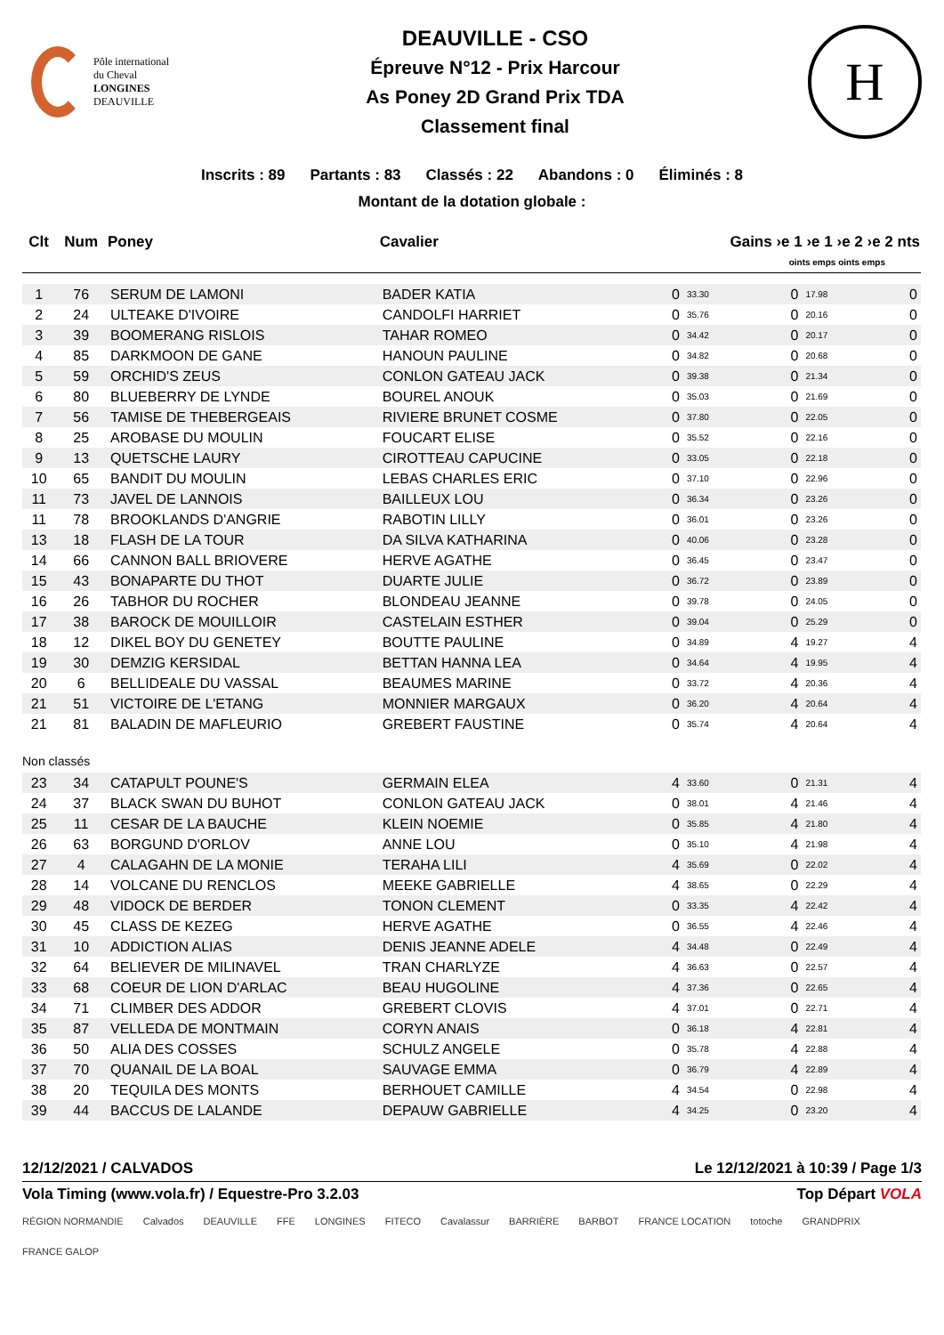Pôle international
du Cheval
LONGINES
DEAUVILLE
DEAUVILLE - CSO
Épreuve N°12 - Prix Harcour
As Poney 2D Grand Prix TDA
Classement final
H
Inscrits : 89 Partants : 83 Classés : 22 Abandons : 0 Éliminés : 8
Montant de la dotation globale :
| Clt | Num | Poney | Cavalier | Gains ›e 1 ›e 1 ›e 2 ›e 2 nts | | | | |
| --- | --- | --- | --- | --- | --- | --- | --- | --- |
| | | | | oints emps oints emps | | | | |
| 1 | 76 | SERUM DE LAMONI | BADER KATIA | 0 | 33.30 | 0 | 17.98 | 0 |
| 2 | 24 | ULTEAKE D'IVOIRE | CANDOLFI HARRIET | 0 | 35.76 | 0 | 20.16 | 0 |
| 3 | 39 | BOOMERANG RISLOIS | TAHAR ROMEO | 0 | 34.42 | 0 | 20.17 | 0 |
| 4 | 85 | DARKMOON DE GANE | HANOUN PAULINE | 0 | 34.82 | 0 | 20.68 | 0 |
| 5 | 59 | ORCHID'S ZEUS | CONLON GATEAU JACK | 0 | 39.38 | 0 | 21.34 | 0 |
| 6 | 80 | BLUEBERRY DE LYNDE | BOUREL ANOUK | 0 | 35.03 | 0 | 21.69 | 0 |
| 7 | 56 | TAMISE DE THEBERGEAIS | RIVIERE BRUNET COSME | 0 | 37.80 | 0 | 22.05 | 0 |
| 8 | 25 | AROBASE DU MOULIN | FOUCART ELISE | 0 | 35.52 | 0 | 22.16 | 0 |
| 9 | 13 | QUETSCHE LAURY | CIROTTEAU CAPUCINE | 0 | 33.05 | 0 | 22.18 | 0 |
| 10 | 65 | BANDIT DU MOULIN | LEBAS CHARLES ERIC | 0 | 37.10 | 0 | 22.96 | 0 |
| 11 | 73 | JAVEL DE LANNOIS | BAILLEUX LOU | 0 | 36.34 | 0 | 23.26 | 0 |
| 11 | 78 | BROOKLANDS D'ANGRIE | RABOTIN LILLY | 0 | 36.01 | 0 | 23.26 | 0 |
| 13 | 18 | FLASH DE LA TOUR | DA SILVA KATHARINA | 0 | 40.06 | 0 | 23.28 | 0 |
| 14 | 66 | CANNON BALL BRIOVERE | HERVE AGATHE | 0 | 36.45 | 0 | 23.47 | 0 |
| 15 | 43 | BONAPARTE DU THOT | DUARTE JULIE | 0 | 36.72 | 0 | 23.89 | 0 |
| 16 | 26 | TABHOR DU ROCHER | BLONDEAU JEANNE | 0 | 39.78 | 0 | 24.05 | 0 |
| 17 | 38 | BAROCK DE MOUILLOIR | CASTELAIN ESTHER | 0 | 39.04 | 0 | 25.29 | 0 |
| 18 | 12 | DIKEL BOY DU GENETEY | BOUTTE PAULINE | 0 | 34.89 | 4 | 19.27 | 4 |
| 19 | 30 | DEMZIG KERSIDAL | BETTAN HANNA LEA | 0 | 34.64 | 4 | 19.95 | 4 |
| 20 | 6 | BELLIDEALE DU VASSAL | BEAUMES MARINE | 0 | 33.72 | 4 | 20.36 | 4 |
| 21 | 51 | VICTOIRE DE L'ETANG | MONNIER MARGAUX | 0 | 36.20 | 4 | 20.64 | 4 |
| 21 | 81 | BALADIN DE MAFLEURIO | GREBERT FAUSTINE | 0 | 35.74 | 4 | 20.64 | 4 |
| Non classés | | | | | | | | |
| 23 | 34 | CATAPULT POUNE'S | GERMAIN ELEA | 4 | 33.60 | 0 | 21.31 | 4 |
| 24 | 37 | BLACK SWAN DU BUHOT | CONLON GATEAU JACK | 0 | 38.01 | 4 | 21.46 | 4 |
| 25 | 11 | CESAR DE LA BAUCHE | KLEIN NOEMIE | 0 | 35.85 | 4 | 21.80 | 4 |
| 26 | 63 | BORGUND D'ORLOV | ANNE LOU | 0 | 35.10 | 4 | 21.98 | 4 |
| 27 | 4 | CALAGAHN DE LA MONIE | TERAHA LILI | 4 | 35.69 | 0 | 22.02 | 4 |
| 28 | 14 | VOLCANE DU RENCLOS | MEEKE GABRIELLE | 4 | 38.65 | 0 | 22.29 | 4 |
| 29 | 48 | VIDOCK DE BERDER | TONON CLEMENT | 0 | 33.35 | 4 | 22.42 | 4 |
| 30 | 45 | CLASS DE KEZEG | HERVE AGATHE | 0 | 36.55 | 4 | 22.46 | 4 |
| 31 | 10 | ADDICTION ALIAS | DENIS JEANNE ADELE | 4 | 34.48 | 0 | 22.49 | 4 |
| 32 | 64 | BELIEVER DE MILINAVEL | TRAN CHARLYZE | 4 | 36.63 | 0 | 22.57 | 4 |
| 33 | 68 | COEUR DE LION D'ARLAC | BEAU HUGOLINE | 4 | 37.36 | 0 | 22.65 | 4 |
| 34 | 71 | CLIMBER DES ADDOR | GREBERT CLOVIS | 4 | 37.01 | 0 | 22.71 | 4 |
| 35 | 87 | VELLEDA DE MONTMAIN | CORYN ANAIS | 0 | 36.18 | 4 | 22.81 | 4 |
| 36 | 50 | ALIA DES COSSES | SCHULZ ANGELE | 0 | 35.78 | 4 | 22.88 | 4 |
| 37 | 70 | QUANAIL DE LA BOAL | SAUVAGE EMMA | 0 | 36.79 | 4 | 22.89 | 4 |
| 38 | 20 | TEQUILA DES MONTS | BERHOUET CAMILLE | 4 | 34.54 | 0 | 22.98 | 4 |
| 39 | 44 | BACCUS DE LALANDE | DEPAUW GABRIELLE | 4 | 34.25 | 0 | 23.20 | 4 |
12/12/2021 / CALVADOS Le 12/12/2021 à 10:39 / Page 1/3
Vola Timing (www.vola.fr) / Equestre-Pro 3.2.03 Top Départ VOLA
RÉGION NORMANDIE Calvados DEAUVILLE FFE LONGINES FITECO Cavalassur BARRIÈRE BARBOT FRANCE LOCATION totoche GRANDPRIX FRANCE GALOP